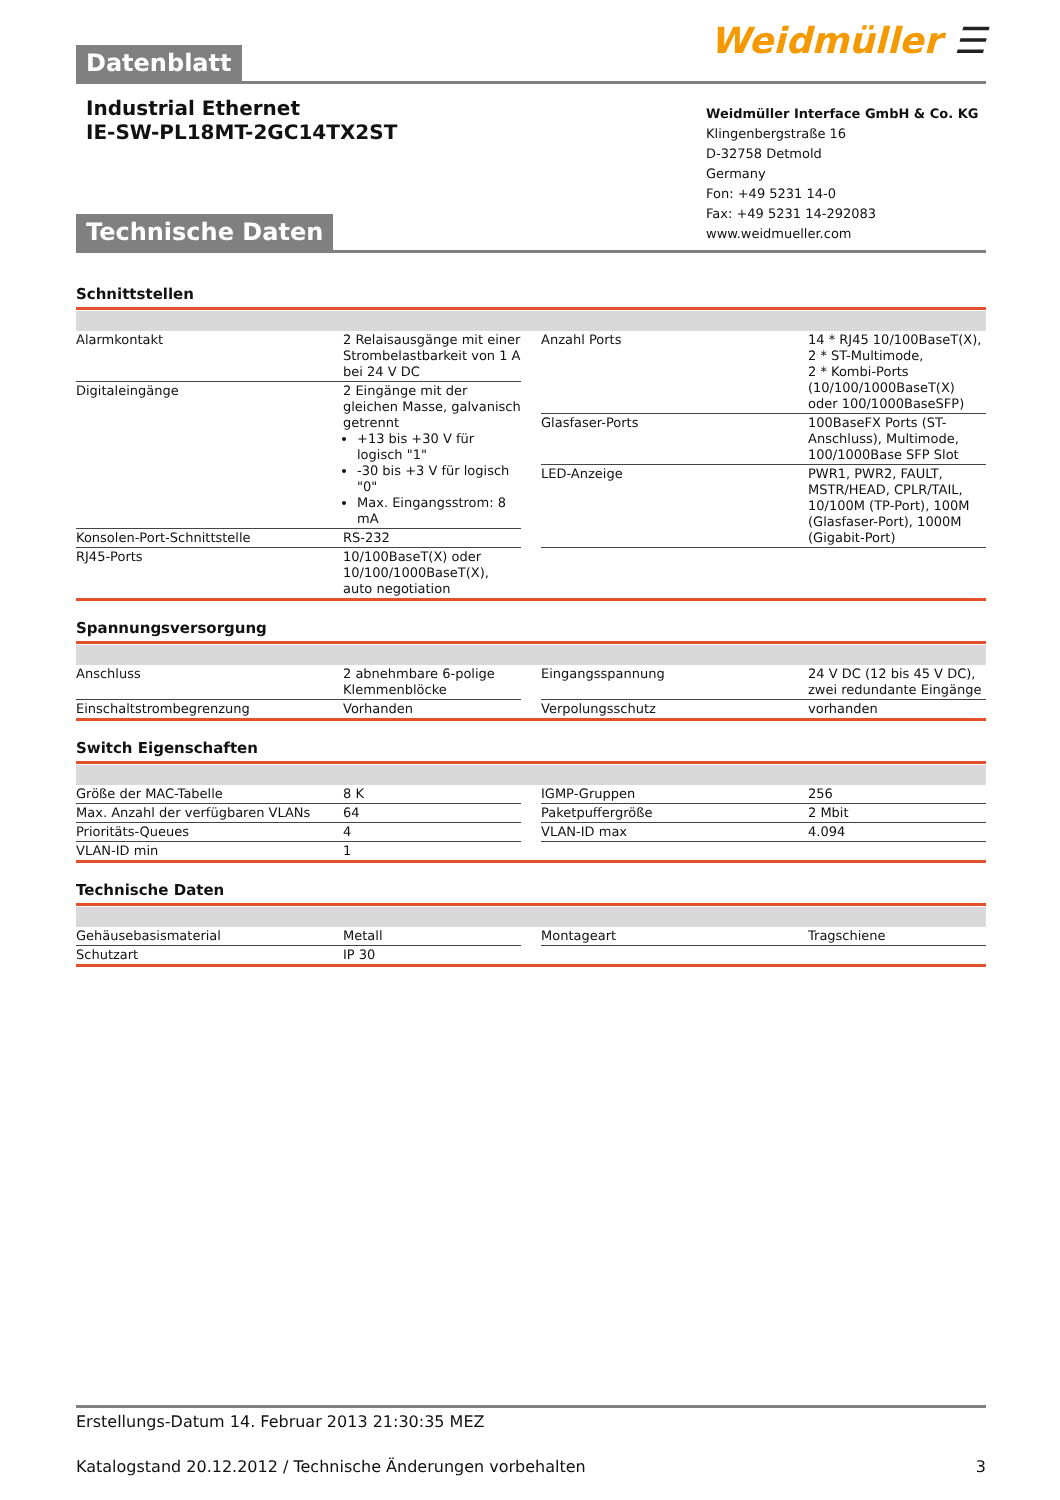Datenblatt
Weidmüller ☰
Industrial Ethernet
IE-SW-PL18MT-2GC14TX2ST
Technische Daten
Weidmüller Interface GmbH & Co. KG
Klingenbergstraße 16
D-32758 Detmold
Germany
Fon: +49 5231 14-0
Fax: +49 5231 14-292083
www.weidmueller.com
Schnittstellen
| Alarmkontakt | 2 Relaisausgänge mit einer Strombelastbarkeit von 1 A bei 24 V DC |
| Digitaleingänge | 2 Eingänge mit der gleichen Masse, galvanisch getrennt +13 bis +30 V für logisch "1" -30 bis +3 V für logisch "0" Max. Eingangsstrom: 8 mA |
| Konsolen-Port-Schnittstelle | RS-232 |
| RJ45-Ports | 10/100BaseT(X) oder 10/100/1000BaseT(X), auto negotiation |
| Anzahl Ports | 14 * RJ45 10/100BaseT(X), 2 * ST-Multimode, 2 * Kombi-Ports (10/100/1000BaseT(X) oder 100/1000BaseSFP) |
| Glasfaser-Ports | 100BaseFX Ports (ST-Anschluss), Multimode, 100/1000Base SFP Slot |
| LED-Anzeige | PWR1, PWR2, FAULT, MSTR/HEAD, CPLR/TAIL, 10/100M (TP-Port), 100M (Glasfaser-Port), 1000M (Gigabit-Port) |
Spannungsversorgung
| Anschluss | 2 abnehmbare 6-polige Klemmenblöcke |
| Einschaltstrombegrenzung | Vorhanden |
| Eingangsspannung | 24 V DC (12 bis 45 V DC), zwei redundante Eingänge |
| Verpolungsschutz | vorhanden |
Switch Eigenschaften
| Größe der MAC-Tabelle | 8 K |
| Max. Anzahl der verfügbaren VLANs | 64 |
| Prioritäts-Queues | 4 |
| VLAN-ID min | 1 |
| IGMP-Gruppen | 256 |
| Paketpuffergröße | 2 Mbit |
| VLAN-ID max | 4.094 |
Technische Daten
| Gehäusebasismaterial | Metall |
| Schutzart | IP 30 |
| Montageart | Tragschiene |
Erstellungs-Datum 14. Februar 2013 21:30:35 MEZ
Katalogstand 20.12.2012 / Technische Änderungen vorbehalten 3